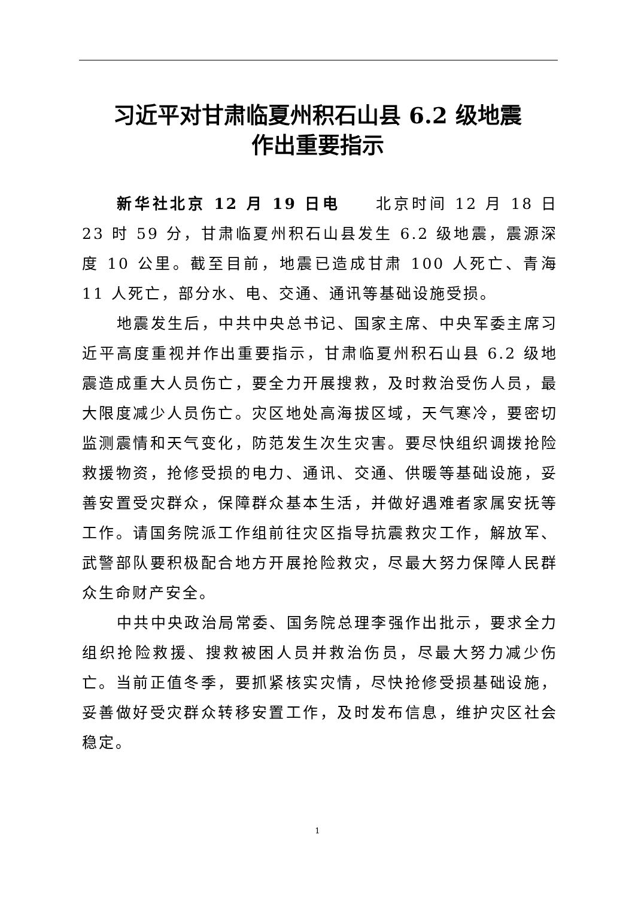习近平对甘肃临夏州积石山县 6.2 级地震
作出重要指示
新华社北京 12 月 19 日电　　北京时间 12 月 18 日 23 时 59 分，甘肃临夏州积石山县发生 6.2 级地震，震源深度 10 公里。截至目前，地震已造成甘肃 100 人死亡、青海 11 人死亡，部分水、电、交通、通讯等基础设施受损。
地震发生后，中共中央总书记、国家主席、中央军委主席习近平高度重视并作出重要指示，甘肃临夏州积石山县 6.2 级地震造成重大人员伤亡，要全力开展搜救，及时救治受伤人员，最大限度减少人员伤亡。灾区地处高海拔区域，天气寒冷，要密切监测震情和天气变化，防范发生次生灾害。要尽快组织调拨抢险救援物资，抢修受损的电力、通讯、交通、供暖等基础设施，妥善安置受灾群众，保障群众基本生活，并做好遇难者家属安抚等工作。请国务院派工作组前往灾区指导抗震救灾工作，解放军、武警部队要积极配合地方开展抢险救灾，尽最大努力保障人民群众生命财产安全。
中共中央政治局常委、国务院总理李强作出批示，要求全力组织抢险救援、搜救被困人员并救治伤员，尽最大努力减少伤亡。当前正值冬季，要抓紧核实灾情，尽快抢修受损基础设施，妥善做好受灾群众转移安置工作，及时发布信息，维护灾区社会稳定。
1